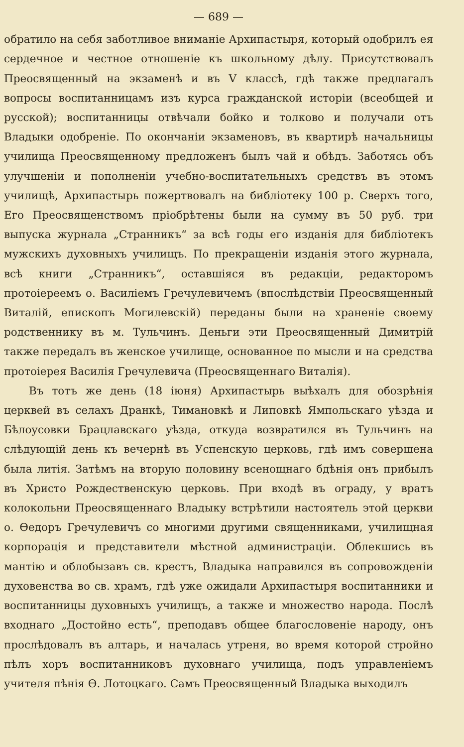— 689 —
обратило на себя заботливое вниманіе Архипастыря, который одобрилъ ея сердечное и честное отношеніе къ школьному дѣлу. Присутствовалъ Преосвященный на экзаменѣ и въ V классѣ, гдѣ также предлагалъ вопросы воспитанницамъ изъ курса гражданской исторіи (всеобщей и русской); воспитанницы отвѣчали бойко и толково и получали отъ Владыки одобреніе. По окончаніи экзаменовъ, въ квартирѣ начальницы училища Преосвященному предложенъ былъ чай и обѣдъ. Заботясь объ улучшеніи и пополненіи учебно-воспитательныхъ средствъ въ этомъ училищѣ, Архипастырь пожертвовалъ на библіотеку 100 р. Сверхъ того, Его Преосвященствомъ пріобрѣтены были на сумму въ 50 руб. три выпуска журнала „Странникъ“ за всѣ годы его изданія для библіотекъ мужскихъ духовныхъ училищъ. По прекращеніи изданія этого журнала, всѣ книги „Странникъ“, оставшіяся въ редакціи, редакторомъ протоіереемъ о. Василіемъ Гречулевичемъ (впослѣдствіи Преосвященный Виталій, епископъ Могилевскій) переданы были на храненіе своему родственнику въ м. Тульчинъ. Деньги эти Преосвященный Димитрій также передалъ въ женское училище, основанное по мысли и на средства протоіерея Василія Гречулевича (Преосвященнаго Виталія).
Въ тотъ же день (18 іюня) Архипастырь выѣхалъ для обозрѣнія церквей въ селахъ Дранкѣ, Тимановкѣ и Липовкѣ Ямпольскаго уѣзда и Бѣлоусовки Брацлавскаго уѣзда, откуда возвратился въ Тульчинъ на слѣдующій день къ вечернѣ въ Успенскую церковь, гдѣ имъ совершена была литія. Затѣмъ на вторую половину всенощнаго бдѣнія онъ прибылъ въ Христо Рождественскую церковь. При входѣ въ ограду, у вратъ колокольни Преосвященнаго Владыку встрѣтили настоятель этой церкви о. Өедоръ Гречулевичъ со многими другими священниками, училищная корпорація и представители мѣстной администраціи. Облекшись въ мантію и облобызавъ св. крестъ, Владыка направился въ сопровожденіи духовенства во св. храмъ, гдѣ уже ожидали Архипастыря воспитанники и воспитанницы духовныхъ училищъ, а также и множество народа. Послѣ входнаго „Достойно есть“, преподавъ общее благословеніе народу, онъ прослѣдовалъ въ алтарь, и началась утреня, во время которой стройно пѣлъ хоръ воспитанниковъ духовнаго училища, подъ управленіемъ учителя пѣнія Ө. Лотоцкаго. Самъ Преосвященный Владыка выходилъ